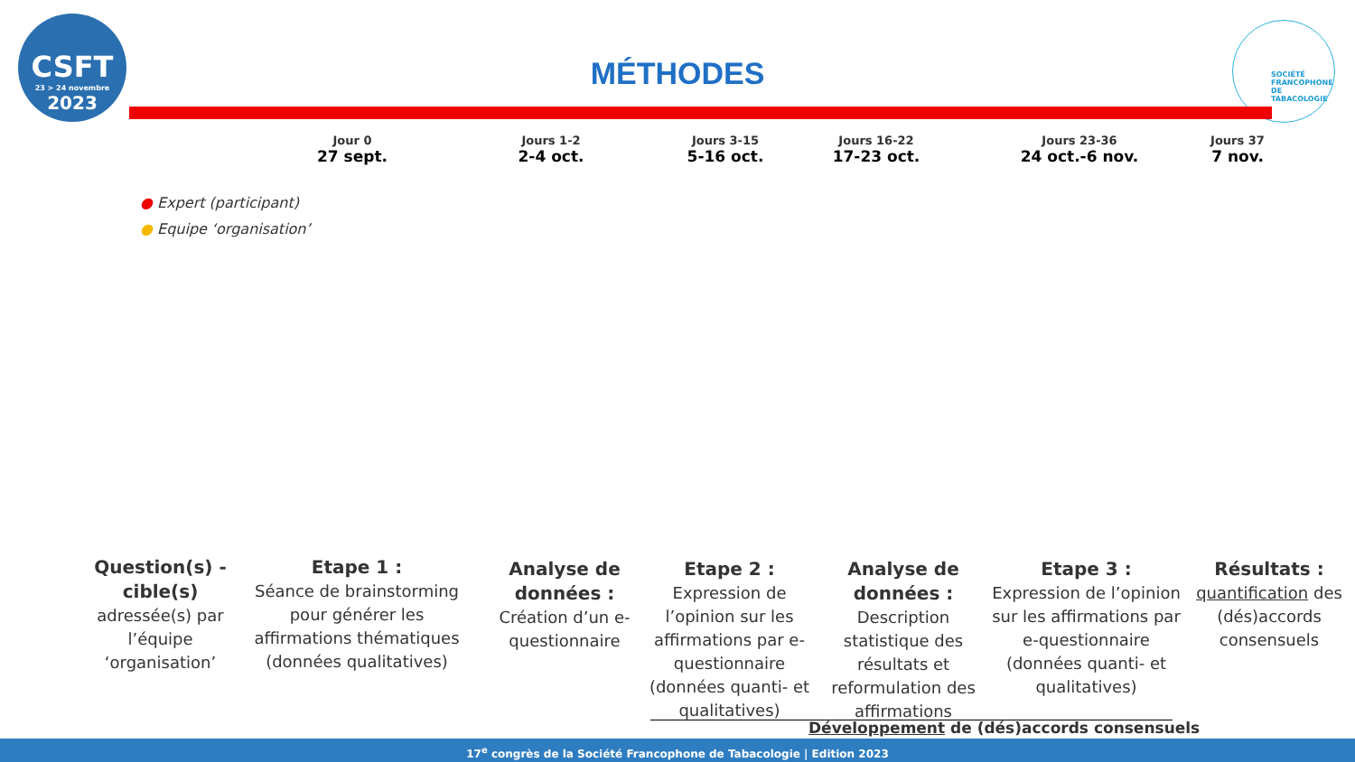CSFT
23 > 24 novembre
2023
SOCIÉTÉ
FRANCOPHONE
DE TABACOLOGIE
MÉTHODES
Jour 0
27 sept.
Jours 1-2
2-4 oct.
Jours 3-15
5-16 oct.
Jours 16-22
17-23 oct.
Jours 23-36
24 oct.-6 nov.
Jours 37
7 nov.
● Expert (participant)
● Equipe ‘organisation’
Question(s) -cible(s)
adressée(s) par l’équipe ‘organisation’
Etape 1 :
Séance de brainstorming pour générer les affirmations thématiques (données qualitatives)
Analyse de données :
Création d’un e-questionnaire
Etape 2 :
Expression de l’opinion sur les affirmations par e-questionnaire (données quanti- et qualitatives)
Analyse de données :
Description statistique des résultats et reformulation des affirmations
Etape 3 :
Expression de l’opinion sur les affirmations par e-questionnaire (données quanti- et qualitatives)
Résultats :
quantification des (dés)accords consensuels
Développement de (dés)accords consensuels
17<sup>e</sup> congrès de la Société Francophone de Tabacologie | Edition 2023